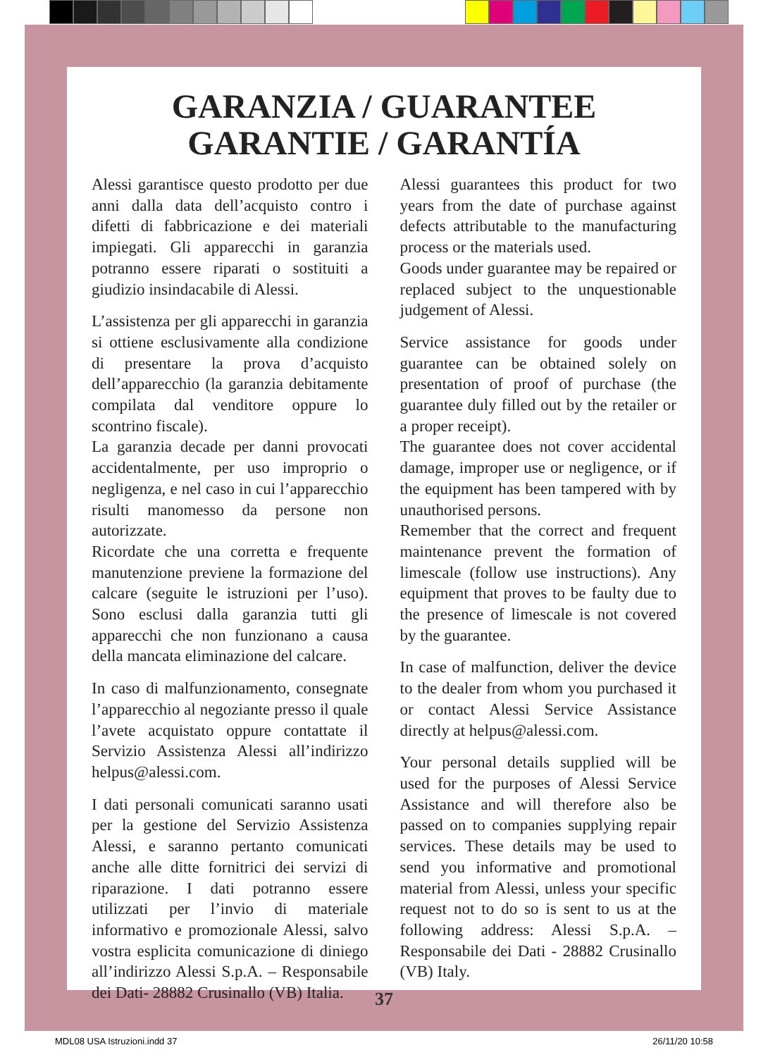GARANZIA / GUARANTEE
GARANTIE / GARANTÍA
Alessi garantisce questo prodotto per due anni dalla data dell’acquisto contro i difetti di fabbricazione e dei materiali impiegati. Gli apparecchi in garanzia potranno essere riparati o sostituiti a giudizio insindacabile di Alessi.
L’assistenza per gli apparecchi in garanzia si ottiene esclusivamente alla condizione di presentare la prova d’acquisto dell’apparecchio (la garanzia debitamente compilata dal venditore oppure lo scontrino fiscale).
La garanzia decade per danni provocati accidentalmente, per uso improprio o negligenza, e nel caso in cui l’apparecchio risulti manomesso da persone non autorizzate.
Ricordate che una corretta e frequente manutenzione previene la formazione del calcare (seguite le istruzioni per l’uso). Sono esclusi dalla garanzia tutti gli apparecchi che non funzionano a causa della mancata eliminazione del calcare.
In caso di malfunzionamento, consegnate l’apparecchio al negoziante presso il quale l’avete acquistato oppure contattate il Servizio Assistenza Alessi all’indirizzo helpus@alessi.com.
I dati personali comunicati saranno usati per la gestione del Servizio Assistenza Alessi, e saranno pertanto comunicati anche alle ditte fornitrici dei servizi di riparazione. I dati potranno essere utilizzati per l’invio di materiale informativo e promozionale Alessi, salvo vostra esplicita comunicazione di diniego all’indirizzo Alessi S.p.A. – Responsabile dei Dati- 28882 Crusinallo (VB) Italia.
Alessi guarantees this product for two years from the date of purchase against defects attributable to the manufacturing process or the materials used.
Goods under guarantee may be repaired or replaced subject to the unquestionable judgement of Alessi.
Service assistance for goods under guarantee can be obtained solely on presentation of proof of purchase (the guarantee duly filled out by the retailer or a proper receipt).
The guarantee does not cover accidental damage, improper use or negligence, or if the equipment has been tampered with by unauthorised persons.
Remember that the correct and frequent maintenance prevent the formation of limescale (follow use instructions). Any equipment that proves to be faulty due to the presence of limescale is not covered by the guarantee.
In case of malfunction, deliver the device to the dealer from whom you purchased it or contact Alessi Service Assistance directly at helpus@alessi.com.
Your personal details supplied will be used for the purposes of Alessi Service Assistance and will therefore also be passed on to companies supplying repair services. These details may be used to send you informative and promotional material from Alessi, unless your specific request not to do so is sent to us at the following address: Alessi S.p.A. – Responsabile dei Dati - 28882 Crusinallo (VB) Italy.
37
MDL08 USA Istruzioni.indd 37 26/11/20 10:58